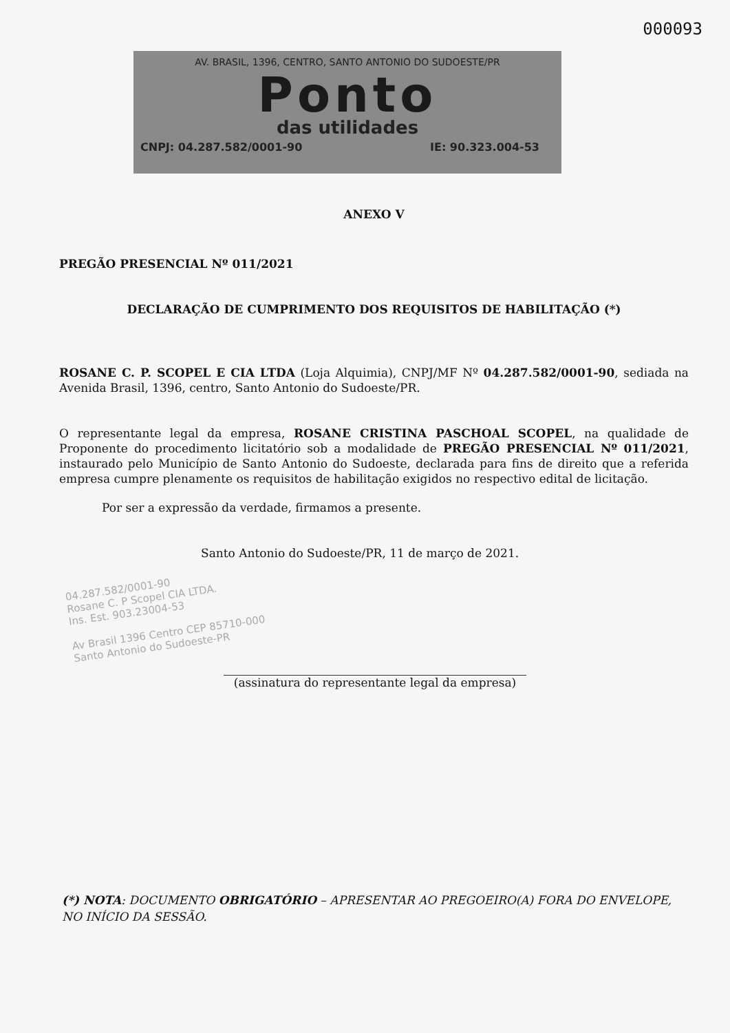000093
AV. BRASIL, 1396, CENTRO, SANTO ANTONIO DO SUDOESTE/PR
Ponto
das utilidades
CNPJ: 04.287.582/0001-90 IE: 90.323.004-53
ANEXO V
PREGÃO PRESENCIAL Nº 011/2021
DECLARAÇÃO DE CUMPRIMENTO DOS REQUISITOS DE HABILITAÇÃO (*)
ROSANE C. P. SCOPEL E CIA LTDA (Loja Alquimia), CNPJ/MF Nº 04.287.582/0001-90, sediada na Avenida Brasil, 1396, centro, Santo Antonio do Sudoeste/PR.
O representante legal da empresa, ROSANE CRISTINA PASCHOAL SCOPEL, na qualidade de Proponente do procedimento licitatório sob a modalidade de PREGÃO PRESENCIAL Nº 011/2021, instaurado pelo Município de Santo Antonio do Sudoeste, declarada para fins de direito que a referida empresa cumpre plenamente os requisitos de habilitação exigidos no respectivo edital de licitação.
Por ser a expressão da verdade, firmamos a presente.
Santo Antonio do Sudoeste/PR, 11 de março de 2021.
04.287.582/0001-90
Rosane C. P Scopel CIA LTDA.
Ins. Est. 903.23004-53
Av Brasil 1396 Centro CEP 85710-000
Santo Antonio do Sudoeste-PR
(assinatura do representante legal da empresa)
(*) NOTA: DOCUMENTO OBRIGATÓRIO – APRESENTAR AO PREGOEIRO(A) FORA DO ENVELOPE, NO INÍCIO DA SESSÃO.